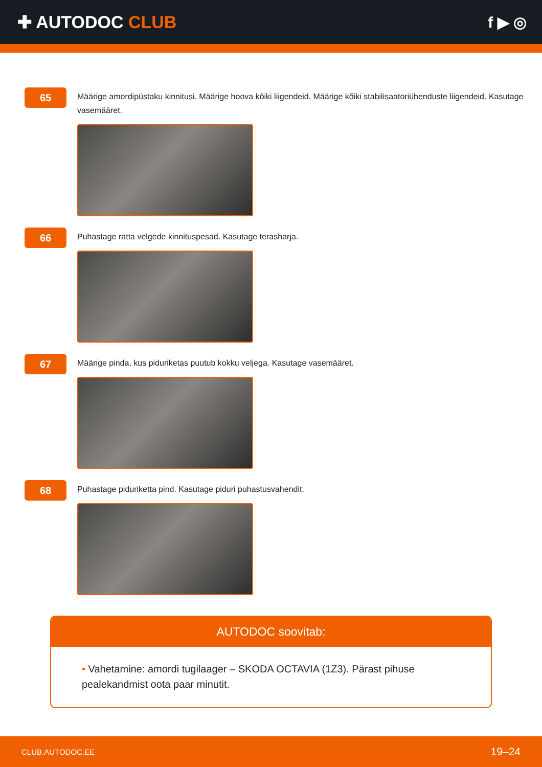✚ AUTODOC CLUB f ▶ ◎
65
Määrige amordipüstaku kinnitusi. Määrige hoova kõiki liigendeid. Määrige kõiki stabilisaatoriühenduste liigendeid. Kasutage vasemääret.
66
Puhastage ratta velgede kinnituspesad. Kasutage terasharja.
67
Määrige pinda, kus piduriketas puutub kokku veljega. Kasutage vasemääret.
68
Puhastage piduriketta pind. Kasutage piduri puhastusvahendit.
AUTODOC soovitab:
• Vahetamine: amordi tugilaager – SKODA OCTAVIA (1Z3). Pärast pihuse pealekandmist oota paar minutit.
CLUB.AUTODOC.EE 19–24